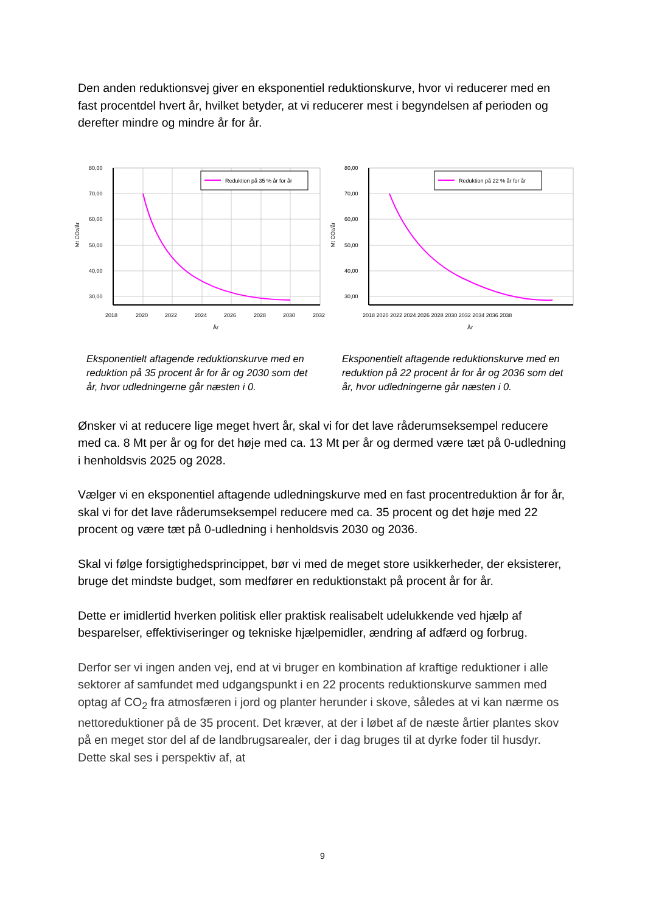Den anden reduktionsvej giver en eksponentiel reduktionskurve, hvor vi reducerer med en fast procentdel hvert år, hvilket betyder, at vi reducerer mest i begyndelsen af perioden og derefter mindre og mindre år for år.
Reduktion på 35 % år for år
80,00
70,00
60,00
50,00
40,00
30,00
2018
2020
2022
2024
2026
2028
2030
2032
År
Mt CO2/år
Eksponentielt aftagende reduktionskurve med en reduktion på 35 procent år for år og 2030 som det år, hvor udledningerne går næsten i 0.
Reduktion på 22 % år for år
80,00
70,00
60,00
50,00
40,00
30,00
2018 2020 2022 2024 2026 2028 2030 2032 2034 2036 2038
År
Mt CO2/år
Eksponentielt aftagende reduktionskurve med en reduktion på 22 procent år for år og 2036 som det år, hvor udledningerne går næsten i 0.
Ønsker vi at reducere lige meget hvert år, skal vi for det lave råderumseksempel reducere med ca. 8 Mt per år og for det høje med ca. 13 Mt per år og dermed være tæt på 0-udledning i henholdsvis 2025 og 2028.
Vælger vi en eksponentiel aftagende udledningskurve med en fast procentreduktion år for år, skal vi for det lave råderumseksempel reducere med ca. 35 procent og det høje med 22 procent og være tæt på 0-udledning i henholdsvis 2030 og 2036.
Skal vi følge forsigtighedsprincippet, bør vi med de meget store usikkerheder, der eksisterer, bruge det mindste budget, som medfører en reduktionstakt på procent år for år.
Dette er imidlertid hverken politisk eller praktisk realisabelt udelukkende ved hjælp af besparelser, effektiviseringer og tekniske hjælpemidler, ændring af adfærd og forbrug.
Derfor ser vi ingen anden vej, end at vi bruger en kombination af kraftige reduktioner i alle sektorer af samfundet med udgangspunkt i en 22 procents reduktionskurve sammen med optag af CO<sub>2</sub> fra atmosfæren i jord og planter herunder i skove, således at vi kan nærme os nettoreduktioner på de 35 procent. Det kræver, at der i løbet af de næste årtier plantes skov på en meget stor del af de landbrugsarealer, der i dag bruges til at dyrke foder til husdyr. Dette skal ses i perspektiv af, at
9